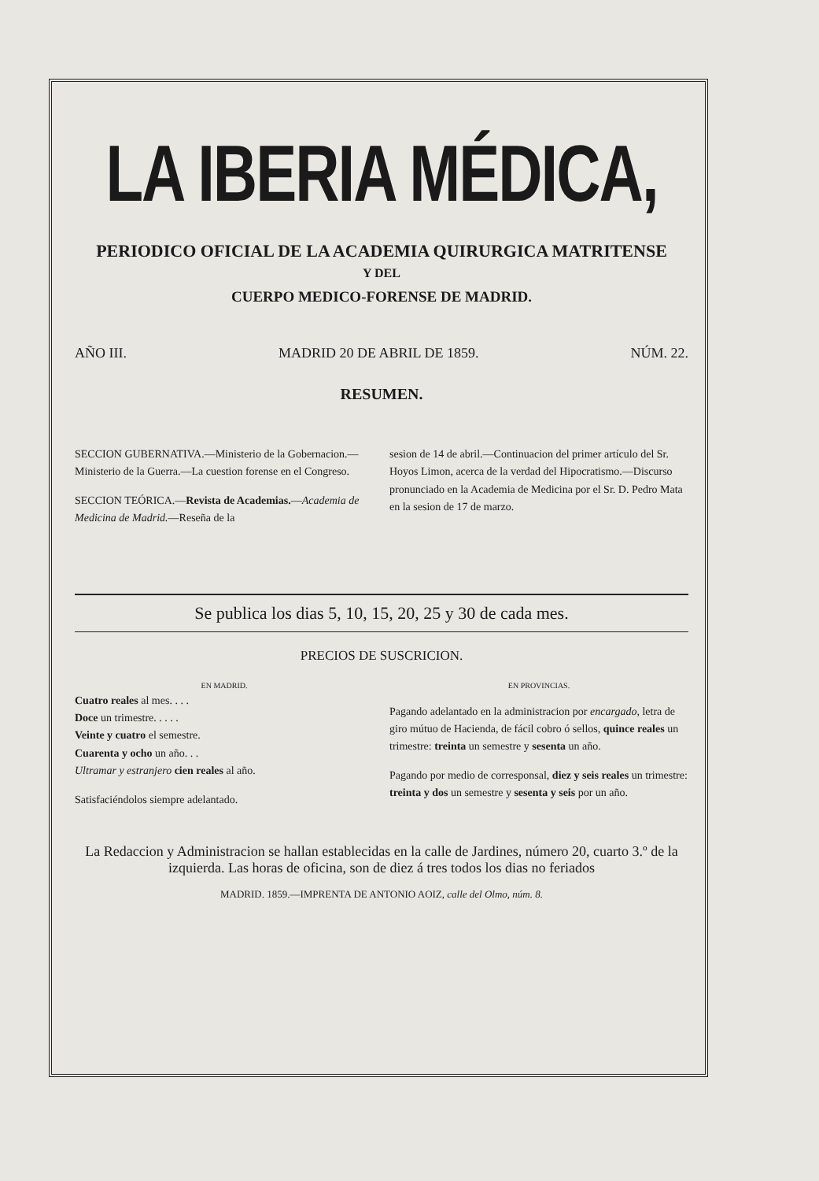LA IBERIA MÉDICA,
PERIODICO OFICIAL DE LA ACADEMIA QUIRURGICA MATRITENSE
Y DEL
CUERPO MEDICO-FORENSE DE MADRID.
AÑO III. MADRID 20 DE ABRIL DE 1859. NÚM. 22.
RESUMEN.
SECCION GUBERNATIVA.—Ministerio de la Gobernacion.—Ministerio de la Guerra.—La cuestion forense en el Congreso.
SECCION TEÓRICA.—Revista de Academias.—Academia de Medicina de Madrid.—Reseña de la
sesion de 14 de abril.—Continuacion del primer artículo del Sr. Hoyos Limon, acerca de la verdad del Hipocratismo.—Discurso pronunciado en la Academia de Medicina por el Sr. D. Pedro Mata en la sesion de 17 de marzo.
Se publica los dias 5, 10, 15, 20, 25 y 30 de cada mes.
PRECIOS DE SUSCRICION.
EN MADRID.
Cuatro reales al mes. . . .
Doce un trimestre. . . . .
Veinte y cuatro el semestre.
Cuarenta y ocho un año. . .
Ultramar y estranjero cien reales al año.
Satisfaciéndolos siempre adelantado.
EN PROVINCIAS.
Pagando adelantado en la administracion por encargado, letra de giro mútuo de Hacienda, de fácil cobro ó sellos, quince reales un trimestre: treinta un semestre y sesenta un año.
Pagando por medio de corresponsal, diez y seis reales un trimestre: treinta y dos un semestre y sesenta y seis por un año.
La Redaccion y Administracion se hallan establecidas en la calle de Jardines, número 20, cuarto 3.º de la izquierda. Las horas de oficina, son de diez á tres todos los dias no feriados
MADRID. 1859.—IMPRENTA DE ANTONIO AOIZ, calle del Olmo, núm. 8.